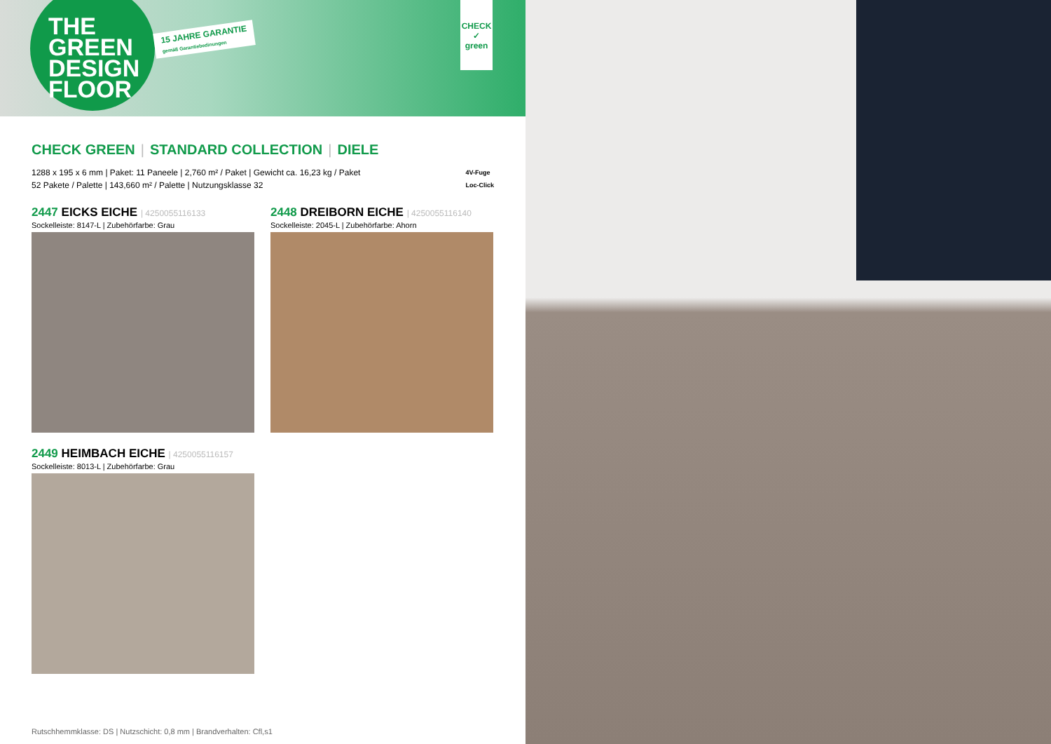THE GREEN
DESIGN
FLOOR
15 JAHRE GARANTIE
gemäß Garantiebedinungen
CHECK ✓
green
CHECK GREEN | STANDARD COLLECTION | DIELE
1288 x 195 x 6 mm | Paket: 11 Paneele | 2,760 m² / Paket | Gewicht ca. 16,23 kg / Paket
52 Pakete / Palette | 143,660 m² / Palette | Nutzungsklasse 32
4V-Fuge
Loc-Click
2447 EICKS EICHE | 4250055116133
Sockelleiste: 8147-L | Zubehörfarbe: Grau
2448 DREIBORN EICHE | 4250055116140
Sockelleiste: 2045-L | Zubehörfarbe: Ahorn
2449 HEIMBACH EICHE | 4250055116157
Sockelleiste: 8013-L | Zubehörfarbe: Grau
Rutschhemmklasse: DS | Nutzschicht: 0,8 mm | Brandverhalten: Cfl,s1